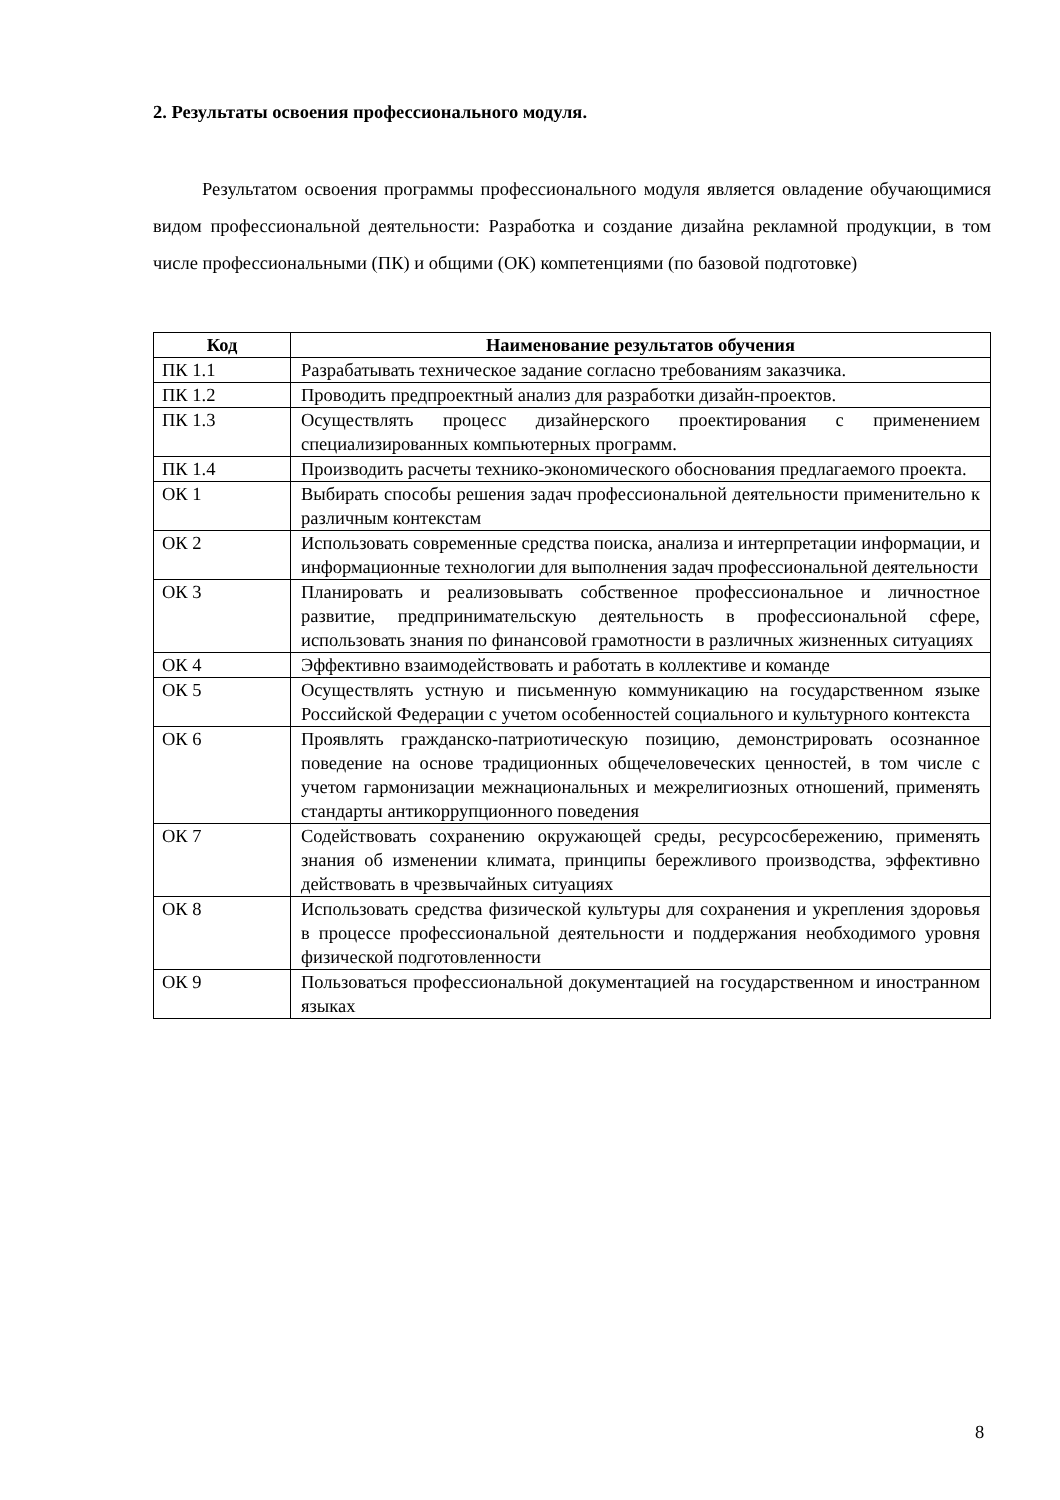2. Результаты освоения профессионального модуля.
Результатом освоения программы профессионального модуля является овладение обучающимися видом профессиональной деятельности: Разработка и создание дизайна рекламной продукции, в том числе профессиональными (ПК) и общими (ОК) компетенциями (по базовой подготовке)
| Код | Наименование результатов обучения |
| --- | --- |
| ПК 1.1 | Разрабатывать техническое задание согласно требованиям заказчика. |
| ПК 1.2 | Проводить предпроектный анализ для разработки дизайн-проектов. |
| ПК 1.3 | Осуществлять процесс дизайнерского проектирования с применением специализированных компьютерных программ. |
| ПК 1.4 | Производить расчеты технико-экономического обоснования предлагаемого проекта. |
| ОК 1 | Выбирать способы решения задач профессиональной деятельности применительно к различным контекстам |
| ОК 2 | Использовать современные средства поиска, анализа и интерпретации информации, и информационные технологии для выполнения задач профессиональной деятельности |
| ОК 3 | Планировать и реализовывать собственное профессиональное и личностное развитие, предпринимательскую деятельность в профессиональной сфере, использовать знания по финансовой грамотности в различных жизненных ситуациях |
| ОК 4 | Эффективно взаимодействовать и работать в коллективе и команде |
| ОК 5 | Осуществлять устную и письменную коммуникацию на государственном языке Российской Федерации с учетом особенностей социального и культурного контекста |
| ОК 6 | Проявлять гражданско-патриотическую позицию, демонстрировать осознанное поведение на основе традиционных общечеловеческих ценностей, в том числе с учетом гармонизации межнациональных и межрелигиозных отношений, применять стандарты антикоррупционного поведения |
| ОК 7 | Содействовать сохранению окружающей среды, ресурсосбережению, применять знания об изменении климата, принципы бережливого производства, эффективно действовать в чрезвычайных ситуациях |
| ОК 8 | Использовать средства физической культуры для сохранения и укрепления здоровья в процессе профессиональной деятельности и поддержания необходимого уровня физической подготовленности |
| ОК 9 | Пользоваться профессиональной документацией на государственном и иностранном языках |
8